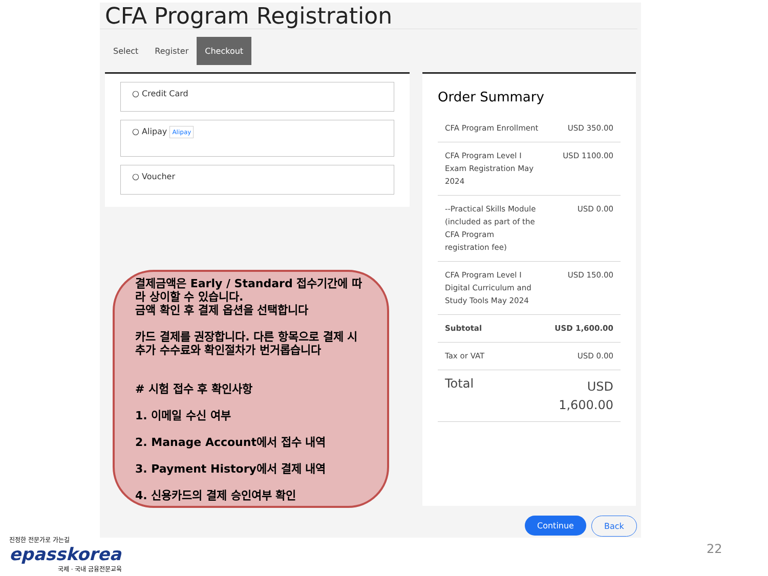CFA Program Registration
Select Register Checkout
○ Credit Card
○ Alipay Alipay
○ Voucher
Order Summary
| CFA Program Enrollment | USD 350.00 |
| CFA Program Level I Exam Registration May 2024 | USD 1100.00 |
| --Practical Skills Module (included as part of the CFA Program registration fee) | USD 0.00 |
| CFA Program Level I Digital Curriculum and Study Tools May 2024 | USD 150.00 |
| Subtotal | USD 1,600.00 |
| Tax or VAT | USD 0.00 |
| Total | USD 1,600.00 |
Continue Back
결제금액은 Early / Standard 접수기간에 따라 상이할 수 있습니다.
금액 확인 후 결제 옵션을 선택합니다
카드 결제를 권장합니다. 다른 항목으로 결제 시 추가 수수료와 확인절차가 번거롭습니다
# 시험 접수 후 확인사항
1. 이메일 수신 여부
2. Manage Account에서 접수 내역
3. Payment History에서 결제 내역
4. 신용카드의 결제 승인여부 확인
진정한 전문가로 가는길
epasskorea
국제 · 국내 금융전문교육
22